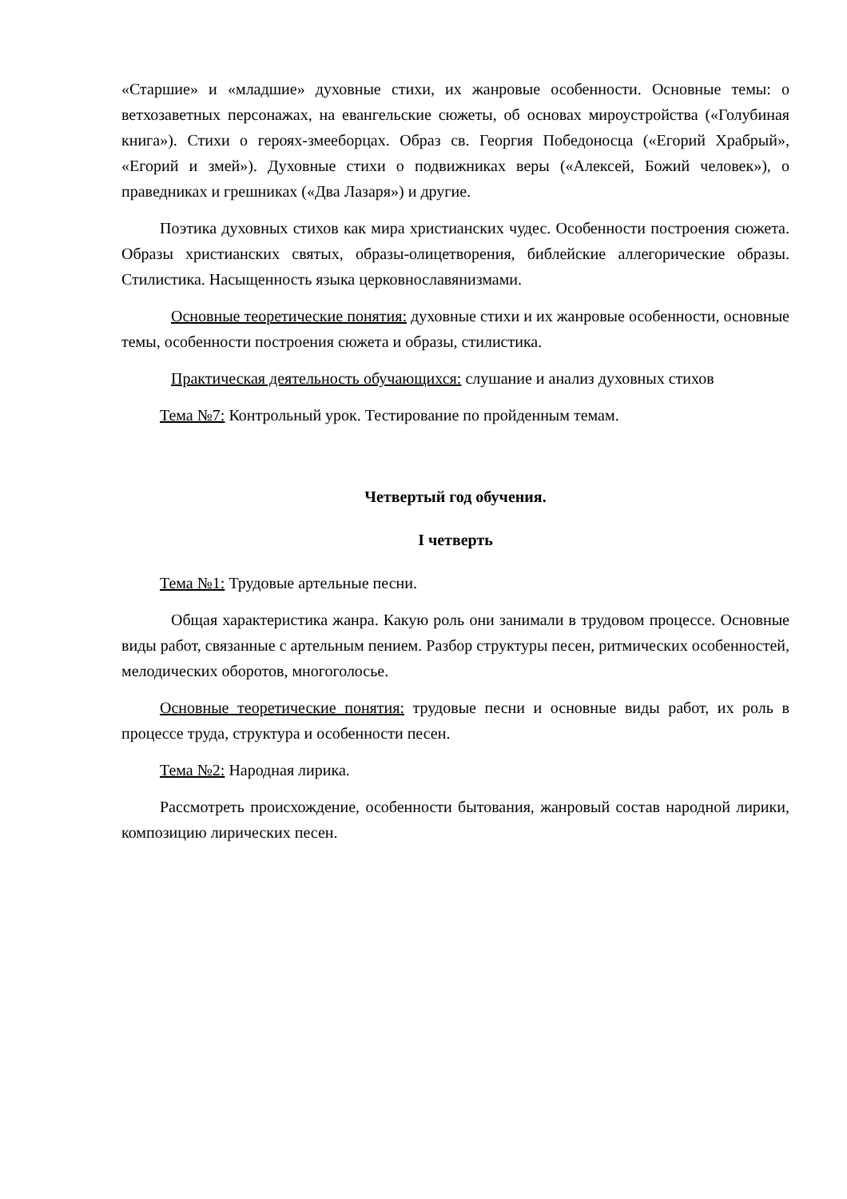«Старшие» и «младшие» духовные стихи, их жанровые особенности. Основные темы: о ветхозаветных персонажах, на евангельские сюжеты, об основах мироустройства («Голубиная книга»). Стихи о героях-змееборцах. Образ св. Георгия Победоносца («Егорий Храбрый», «Егорий и змей»). Духовные стихи о подвижниках веры («Алексей, Божий человек»), о праведниках и грешниках («Два Лазаря») и другие.
Поэтика духовных стихов как мира христианских чудес. Особенности построения сюжета. Образы христианских святых, образы-олицетворения, библейские аллегорические образы. Стилистика. Насыщенность языка церковнославянизмами.
Основные теоретические понятия: духовные стихи и их жанровые особенности, основные темы, особенности построения сюжета и образы, стилистика.
Практическая деятельность обучающихся: слушание и анализ духовных стихов
Тема №7: Контрольный урок. Тестирование по пройденным темам.
Четвертый год обучения.
I четверть
Тема №1: Трудовые артельные песни.
Общая характеристика жанра. Какую роль они занимали в трудовом процессе. Основные виды работ, связанные с артельным пением. Разбор структуры песен, ритмических особенностей, мелодических оборотов, многоголосье.
Основные теоретические понятия: трудовые песни и основные виды работ, их роль в процессе труда, структура и особенности песен.
Тема №2: Народная лирика.
Рассмотреть происхождение, особенности бытования, жанровый состав народной лирики, композицию лирических песен.